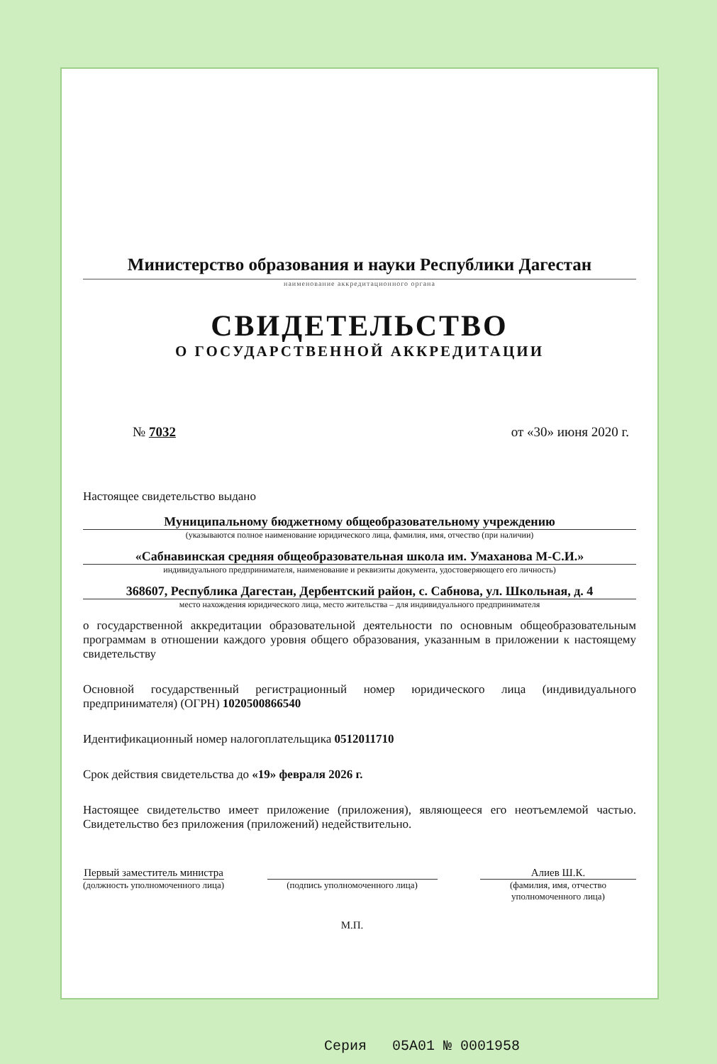Министерство образования и науки Республики Дагестан
наименование аккредитационного органа
СВИДЕТЕЛЬСТВО
О ГОСУДАРСТВЕННОЙ АККРЕДИТАЦИИ
№ 7032 от «30» июня 2020 г.
Настоящее свидетельство выдано
Муниципальному бюджетному общеобразовательному учреждению
(указываются полное наименование юридического лица, фамилия, имя, отчество (при наличии)
«Сабнавинская средняя общеобразовательная школа им. Умаханова М-С.И.»
индивидуального предпринимателя, наименование и реквизиты документа, удостоверяющего его личность)
368607, Республика Дагестан, Дербентский район, с. Сабнова, ул. Школьная, д. 4
место нахождения юридического лица, место жительства – для индивидуального предпринимателя
о государственной аккредитации образовательной деятельности по основным общеобразовательным программам в отношении каждого уровня общего образования, указанным в приложении к настоящему свидетельству
Основной государственный регистрационный номер юридического лица (индивидуального предпринимателя) (ОГРН) 1020500866540
Идентификационный номер налогоплательщика 0512011710
Срок действия свидетельства до «19» февраля 2026 г.
Настоящее свидетельство имеет приложение (приложения), являющееся его неотъемлемой частью. Свидетельство без приложения (приложений) недействительно.
Первый заместитель министра
(должность уполномоченного лица)
(подпись уполномоченного лица)
М.П.
Алиев Ш.К.
(фамилия, имя, отчество
уполномоченного лица)
Серия 05А01 № 0001958